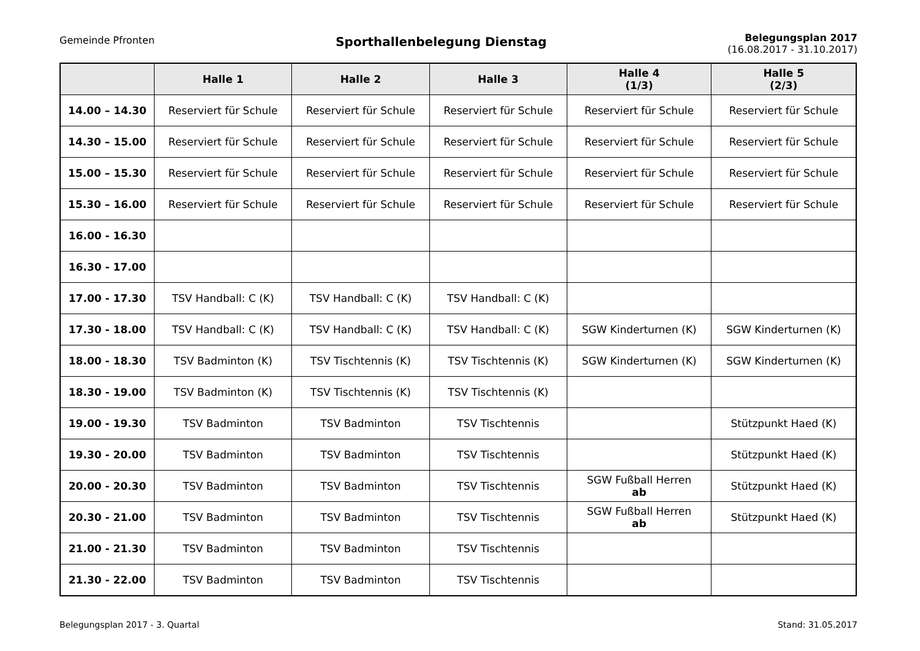Gemeinde Pfronten
Sporthallenbelegung Dienstag
Belegungsplan 2017
(16.08.2017 - 31.10.2017)
| | Halle 1 | Halle 2 | Halle 3 | Halle 4 (1/3) | Halle 5 (2/3) |
| --- | --- | --- | --- | --- | --- |
| 14.00 – 14.30 | Reserviert für Schule | Reserviert für Schule | Reserviert für Schule | Reserviert für Schule | Reserviert für Schule |
| 14.30 – 15.00 | Reserviert für Schule | Reserviert für Schule | Reserviert für Schule | Reserviert für Schule | Reserviert für Schule |
| 15.00 – 15.30 | Reserviert für Schule | Reserviert für Schule | Reserviert für Schule | Reserviert für Schule | Reserviert für Schule |
| 15.30 – 16.00 | Reserviert für Schule | Reserviert für Schule | Reserviert für Schule | Reserviert für Schule | Reserviert für Schule |
| 16.00 - 16.30 | | | | | |
| 16.30 - 17.00 | | | | | |
| 17.00 - 17.30 | TSV Handball: C (K) | TSV Handball: C (K) | TSV Handball: C (K) | | |
| 17.30 - 18.00 | TSV Handball: C (K) | TSV Handball: C (K) | TSV Handball: C (K) | SGW Kinderturnen (K) | SGW Kinderturnen (K) |
| 18.00 - 18.30 | TSV Badminton (K) | TSV Tischtennis (K) | TSV Tischtennis (K) | SGW Kinderturnen (K) | SGW Kinderturnen (K) |
| 18.30 - 19.00 | TSV Badminton (K) | TSV Tischtennis (K) | TSV Tischtennis (K) | | |
| 19.00 - 19.30 | TSV Badminton | TSV Badminton | TSV Tischtennis | | Stützpunkt Haed (K) |
| 19.30 - 20.00 | TSV Badminton | TSV Badminton | TSV Tischtennis | | Stützpunkt Haed (K) |
| 20.00 - 20.30 | TSV Badminton | TSV Badminton | TSV Tischtennis | SGW Fußball Herren ab | Stützpunkt Haed (K) |
| 20.30 - 21.00 | TSV Badminton | TSV Badminton | TSV Tischtennis | SGW Fußball Herren ab | Stützpunkt Haed (K) |
| 21.00 - 21.30 | TSV Badminton | TSV Badminton | TSV Tischtennis | | |
| 21.30 - 22.00 | TSV Badminton | TSV Badminton | TSV Tischtennis | | |
Belegungsplan 2017 - 3. Quartal Stand: 31.05.2017